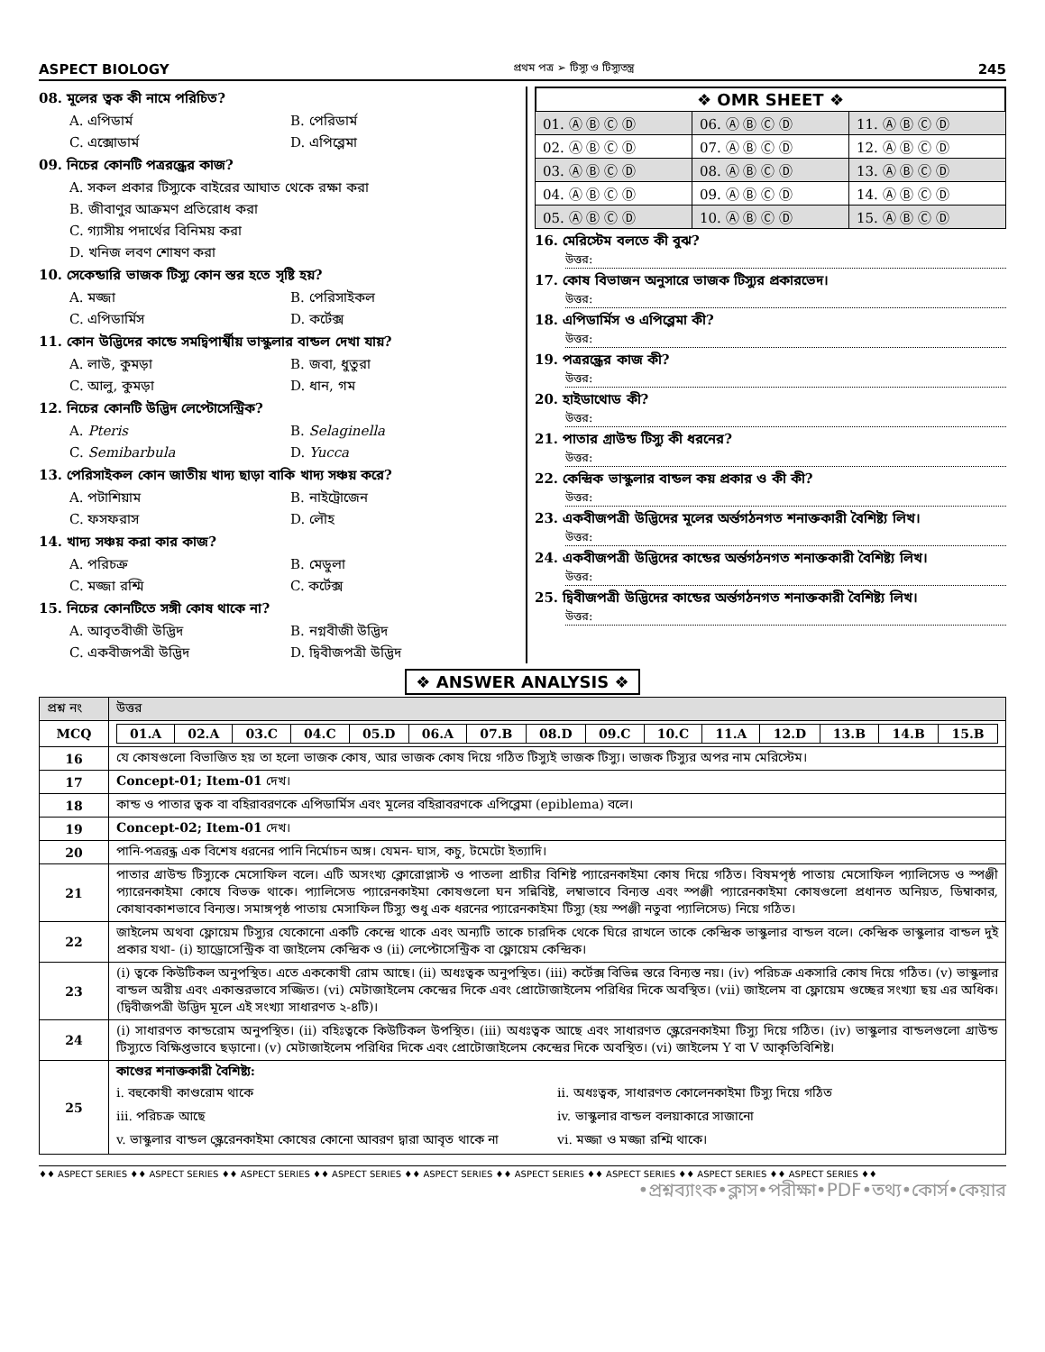ASPECT BIOLOGY প্রথম পত্র ➢ টিস্যু ও টিস্যুতন্ত্র 245
08. মূলের ত্বক কী নামে পরিচিত?
A. এপিডার্ম B. পেরিডার্ম C. এক্সোডার্ম D. এপিব্লেমা
09. নিচের কোনটি পত্ররন্ধ্রের কাজ?
A. সকল প্রকার টিস্যুকে বাইরের আঘাত থেকে রক্ষা করা
B. জীবাণুর আক্রমণ প্রতিরোধ করা
C. গ্যাসীয় পদার্থের বিনিময় করা
D. খনিজ লবণ শোষণ করা
10. সেকেন্ডারি ভাজক টিস্যু কোন স্তর হতে সৃষ্টি হয়?
A. মজ্জা B. পেরিসাইকল C. এপিডার্মিস D. কর্টেক্স
11. কোন উদ্ভিদের কান্ডে সমদ্বিপার্শ্বীয় ভাস্কুলার বান্ডল দেখা যায়?
A. লাউ, কুমড়া B. জবা, ধুতুরা C. আলু, কুমড়া D. ধান, গম
12. নিচের কোনটি উদ্ভিদ লেপ্টোসেন্ট্রিক?
A. Pteris B. Selaginella C. Semibarbula D. Yucca
13. পেরিসাইকল কোন জাতীয় খাদ্য ছাড়া বাকি খাদ্য সঞ্চয় করে?
A. পটাশিয়াম B. নাইট্রোজেন C. ফসফরাস D. লৌহ
14. খাদ্য সঞ্চয় করা কার কাজ?
A. পরিচক্র B. মেডুলা C. মজ্জা রশ্মি C. কর্টেক্স
15. নিচের কোনটিতে সঙ্গী কোষ থাকে না?
A. আবৃতবীজী উদ্ভিদ B. নগ্নবীজী উদ্ভিদ C. একবীজপত্রী উদ্ভিদ D. দ্বিবীজপত্রী উদ্ভিদ
❖ OMR SHEET ❖
| 01. Ⓐ Ⓑ Ⓒ Ⓓ | 06. Ⓐ Ⓑ Ⓒ Ⓓ | 11. Ⓐ Ⓑ Ⓒ Ⓓ |
| 02. Ⓐ Ⓑ Ⓒ Ⓓ | 07. Ⓐ Ⓑ Ⓒ Ⓓ | 12. Ⓐ Ⓑ Ⓒ Ⓓ |
| 03. Ⓐ Ⓑ Ⓒ Ⓓ | 08. Ⓐ Ⓑ Ⓒ Ⓓ | 13. Ⓐ Ⓑ Ⓒ Ⓓ |
| 04. Ⓐ Ⓑ Ⓒ Ⓓ | 09. Ⓐ Ⓑ Ⓒ Ⓓ | 14. Ⓐ Ⓑ Ⓒ Ⓓ |
| 05. Ⓐ Ⓑ Ⓒ Ⓓ | 10. Ⓐ Ⓑ Ⓒ Ⓓ | 15. Ⓐ Ⓑ Ⓒ Ⓓ |
16. মেরিস্টেম বলতে কী বুঝ?
উত্তর:
17. কোষ বিভাজন অনুসারে ভাজক টিস্যুর প্রকারভেদ।
উত্তর:
18. এপিডার্মিস ও এপিব্লেমা কী?
উত্তর:
19. পত্ররন্ধ্রের কাজ কী?
উত্তর:
20. হাইডাথোড কী?
উত্তর:
21. পাতার গ্রাউন্ড টিস্যু কী ধরনের?
উত্তর:
22. কেন্দ্রিক ভাস্কুলার বান্ডল কয় প্রকার ও কী কী?
উত্তর:
23. একবীজপত্রী উদ্ভিদের মূলের অর্ন্তগঠনগত শনাক্তকারী বৈশিষ্ট্য লিখ।
উত্তর:
24. একবীজপত্রী উদ্ভিদের কান্ডের অর্ন্তগঠনগত শনাক্তকারী বৈশিষ্ট্য লিখ।
উত্তর:
25. দ্বিবীজপত্রী উদ্ভিদের কান্ডের অর্ন্তগঠনগত শনাক্তকারী বৈশিষ্ট্য লিখ।
উত্তর:
❖ ANSWER ANALYSIS ❖
| প্রশ্ন নং | উত্তর |
| --- | --- |
| MCQ | / 01.A / 02.A / 03.C / 04.C / 05.D / 06.A / 07.B / 08.D / 09.C / 10.C / 11.A / 12.D / 13.B / 14.B / 15.B / |
| 16 | যে কোষগুলো বিভাজিত হয় তা হলো ভাজক কোষ, আর ভাজক কোষ দিয়ে গঠিত টিস্যুই ভাজক টিস্যু। ভাজক টিস্যুর অপর নাম মেরিস্টেম। |
| 17 | Concept-01; Item-01 দেখ। |
| 18 | কান্ড ও পাতার ত্বক বা বহিরাবরণকে এপিডার্মিস এবং মূলের বহিরাবরণকে এপিব্লেমা (epiblema) বলে। |
| 19 | Concept-02; Item-01 দেখ। |
| 20 | পানি-পত্ররন্ধ্র এক বিশেষ ধরনের পানি নির্মোচন অঙ্গ। যেমন- ঘাস, কচু, টমেটো ইত্যাদি। |
| 21 | পাতার গ্রাউন্ড টিস্যুকে মেসোফিল বলে। এটি অসংখ্য ক্লোরোপ্লাস্ট ও পাতলা প্রাচীর বিশিষ্ট প্যারেনকাইমা কোষ দিয়ে গঠিত। বিষমপৃষ্ঠ পাতায় মেসোফিল প্যালিসেড ও স্পঞ্জী প্যারেনকাইমা কোষে বিভক্ত থাকে। প্যালিসেড প্যারেনকাইমা কোষগুলো ঘন সন্নিবিষ্ট, লম্বাভাবে বিন্যস্ত এবং স্পঞ্জী প্যারেনকাইমা কোষগুলো প্রধানত অনিয়ত, ডিম্বাকার, কোষাবকাশভাবে বিন্যস্ত। সমাঙ্গপৃষ্ঠ পাতায় মেসাফিল টিস্যু শুধু এক ধরনের প্যারেনকাইমা টিস্যু (হয় স্পঞ্জী নতুবা প্যালিসেড) নিয়ে গঠিত। |
| 22 | জাইলেম অথবা ফ্লোয়েম টিস্যুর যেকোনো একটি কেন্দ্রে থাকে এবং অন্যটি তাকে চারদিক থেকে ঘিরে রাখলে তাকে কেন্দ্রিক ভাস্কুলার বান্ডল বলে। কেন্দ্রিক ভাস্কুলার বান্ডল দুই প্রকার যথা- (i) হ্যাড্রোসেন্ট্রিক বা জাইলেম কেন্দ্রিক ও (ii) লেপ্টোসেন্ট্রিক বা ফ্লোয়েম কেন্দ্রিক। |
| 23 | (i) ত্বকে কিউটিকল অনুপস্থিত। এতে এককোষী রোম আছে। (ii) অধঃত্বক অনুপস্থিত। (iii) কর্টেক্স বিভিন্ন স্তরে বিন্যস্ত নয়। (iv) পরিচক্র একসারি কোষ দিয়ে গঠিত। (v) ভাস্কুলার বান্ডল অরীয় এবং একান্তরভাবে সজ্জিত। (vi) মেটাজাইলেম কেন্দ্রের দিকে এবং প্রোটোজাইলেম পরিধির দিকে অবস্থিত। (vii) জাইলেম বা ফ্লোয়েম গুচ্ছের সংখ্যা ছয় এর অধিক। (দ্বিবীজপত্রী উদ্ভিদ মূলে এই সংখ্যা সাধারণত ২-৪টি)। |
| 24 | (i) সাধারণত কান্ডরোম অনুপস্থিত। (ii) বহিঃত্বকে কিউটিকল উপস্থিত। (iii) অধঃত্বক আছে এবং সাধারণত স্ক্লেরেনকাইমা টিস্যু দিয়ে গঠিত। (iv) ভাস্কুলার বান্ডলগুলো গ্রাউন্ড টিস্যুতে বিক্ষিপ্তভাবে ছড়ানো। (v) মেটাজাইলেম পরিধির দিকে এবং প্রোটোজাইলেম কেন্দ্রের দিকে অবস্থিত। (vi) জাইলেম Y বা V আকৃতিবিশিষ্ট। |
| 25 | কাণ্ডের শনাক্তকারী বৈশিষ্ট্য: i. বহুকোষী কাণ্ডরোম থাকে ii. অধঃত্বক, সাধারণত কোলেনকাইমা টিস্যু দিয়ে গঠিত iii. পরিচক্র আছে iv. ভাস্কুলার বান্ডল বলয়াকারে সাজানো v. ভাস্কুলার বান্ডল স্ক্লেরেনকাইমা কোষের কোনো আবরণ দ্বারা আবৃত থাকে না vi. মজ্জা ও মজ্জা রশ্মি থাকে। |
♦♦ ASPECT SERIES ♦♦ ASPECT SERIES ♦♦ ASPECT SERIES ♦♦ ASPECT SERIES ♦♦ ASPECT SERIES ♦♦ ASPECT SERIES ♦♦ ASPECT SERIES ♦♦ ASPECT SERIES ♦♦ ASPECT SERIES ♦♦
•প্রশ্নব্যাংক•ক্লাস•পরীক্ষা•PDF•তথ্য•কোর্স•কেয়ার